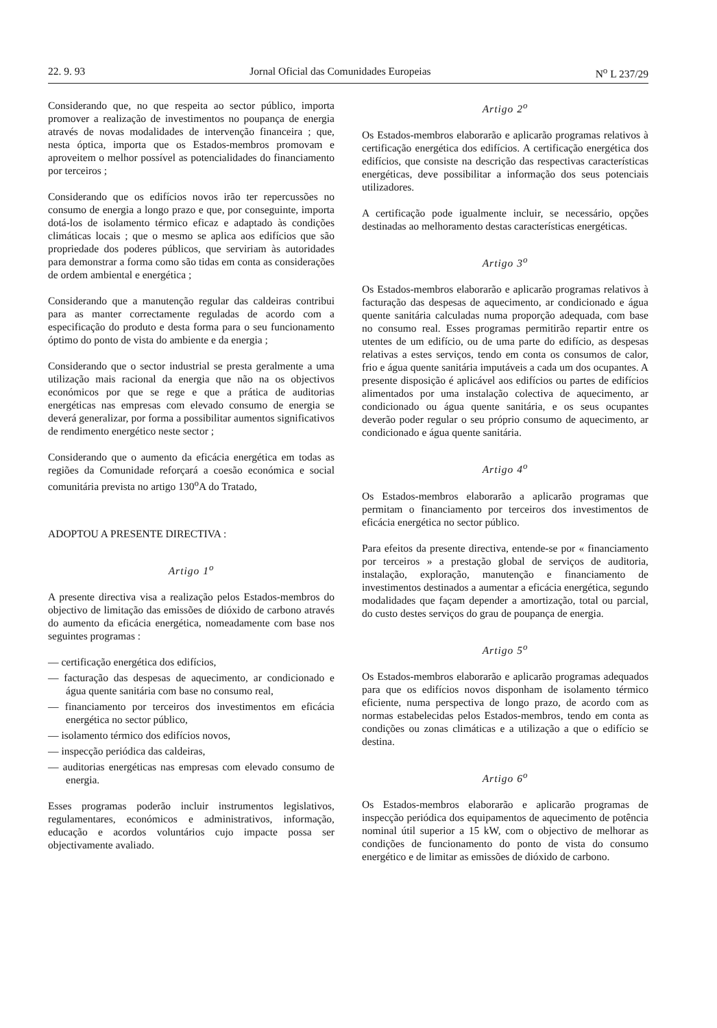22. 9. 93 Jornal Oficial das Comunidades Europeias N<sup>o</sup> L 237/29
Considerando que, no que respeita ao sector público, importa promover a realização de investimentos no poupança de energia através de novas modalidades de intervenção financeira ; que, nesta óptica, importa que os Estados-membros promovam e aproveitem o melhor possível as potencialidades do financiamento por terceiros ;
Considerando que os edifícios novos irão ter repercussões no consumo de energia a longo prazo e que, por conseguinte, importa dotá-los de isolamento térmico eficaz e adaptado às condições climáticas locais ; que o mesmo se aplica aos edifícios que são propriedade dos poderes públicos, que serviriam às autoridades para demonstrar a forma como são tidas em conta as considerações de ordem ambiental e energética ;
Considerando que a manutenção regular das caldeiras contribui para as manter correctamente reguladas de acordo com a especificação do produto e desta forma para o seu funcionamento óptimo do ponto de vista do ambiente e da energia ;
Considerando que o sector industrial se presta geralmente a uma utilização mais racional da energia que não na os objectivos económicos por que se rege e que a prática de auditorias energéticas nas empresas com elevado consumo de energia se deverá generalizar, por forma a possibilitar aumentos significativos de rendimento energético neste sector ;
Considerando que o aumento da eficácia energética em todas as regiões da Comunidade reforçará a coesão económica e social comunitária prevista no artigo 130<sup>o</sup>A do Tratado,
ADOPTOU A PRESENTE DIRECTIVA :
Artigo 1<sup>o</sup>
A presente directiva visa a realização pelos Estados-membros do objectivo de limitação das emissões de dióxido de carbono através do aumento da eficácia energética, nomeadamente com base nos seguintes programas :
— certificação energética dos edifícios,
— facturação das despesas de aquecimento, ar condicionado e água quente sanitária com base no consumo real,
— financiamento por terceiros dos investimentos em eficácia energética no sector público,
— isolamento térmico dos edifícios novos,
— inspecção periódica das caldeiras,
— auditorias energéticas nas empresas com elevado consumo de energia.
Esses programas poderão incluir instrumentos legislativos, regulamentares, económicos e administrativos, informação, educação e acordos voluntários cujo impacte possa ser objectivamente avaliado.
Artigo 2<sup>o</sup>
Os Estados-membros elaborarão e aplicarão programas relativos à certificação energética dos edifícios. A certificação energética dos edifícios, que consiste na descrição das respectivas características energéticas, deve possibilitar a informação dos seus potenciais utilizadores.
A certificação pode igualmente incluir, se necessário, opções destinadas ao melhoramento destas características energéticas.
Artigo 3<sup>o</sup>
Os Estados-membros elaborarão e aplicarão programas relativos à facturação das despesas de aquecimento, ar condicionado e água quente sanitária calculadas numa proporção adequada, com base no consumo real. Esses programas permitirão repartir entre os utentes de um edifício, ou de uma parte do edifício, as despesas relativas a estes serviços, tendo em conta os consumos de calor, frio e água quente sanitária imputáveis a cada um dos ocupantes. A presente disposição é aplicável aos edifícios ou partes de edifícios alimentados por uma instalação colectiva de aquecimento, ar condicionado ou água quente sanitária, e os seus ocupantes deverão poder regular o seu próprio consumo de aquecimento, ar condicionado e água quente sanitária.
Artigo 4<sup>o</sup>
Os Estados-membros elaborarão a aplicarão programas que permitam o financiamento por terceiros dos investimentos de eficácia energética no sector público.
Para efeitos da presente directiva, entende-se por « financiamento por terceiros » a prestação global de serviços de auditoria, instalação, exploração, manutenção e financiamento de investimentos destinados a aumentar a eficácia energética, segundo modalidades que façam depender a amortização, total ou parcial, do custo destes serviços do grau de poupança de energia.
Artigo 5<sup>o</sup>
Os Estados-membros elaborarão e aplicarão programas adequados para que os edifícios novos disponham de isolamento térmico eficiente, numa perspectiva de longo prazo, de acordo com as normas estabelecidas pelos Estados-membros, tendo em conta as condições ou zonas climáticas e a utilização a que o edifício se destina.
Artigo 6<sup>o</sup>
Os Estados-membros elaborarão e aplicarão programas de inspecção periódica dos equipamentos de aquecimento de potência nominal útil superior a 15 kW, com o objectivo de melhorar as condições de funcionamento do ponto de vista do consumo energético e de limitar as emissões de dióxido de carbono.